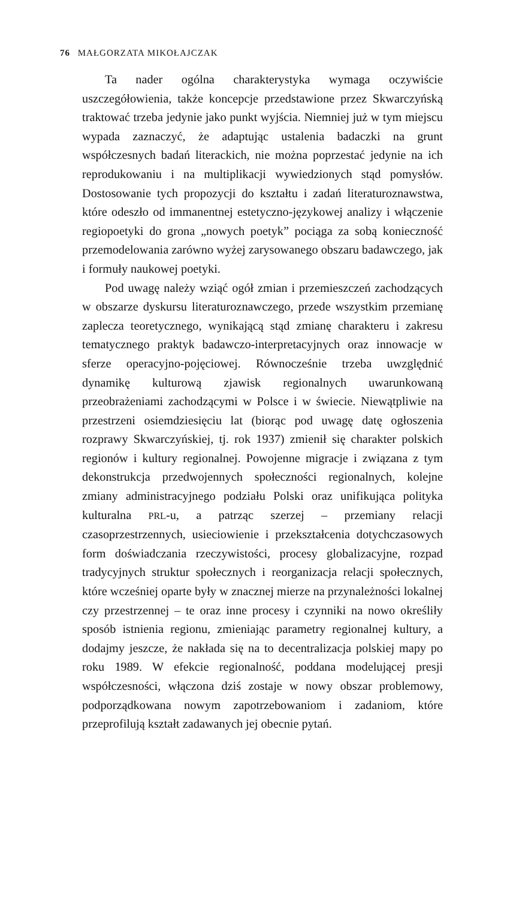76 MAŁGORZATA MIKOŁAJCZAK
Ta nader ogólna charakterystyka wymaga oczywiście uszczegółowienia, także koncepcje przedstawione przez Skwarczyńską traktować trzeba jedynie jako punkt wyjścia. Niemniej już w tym miejscu wypada zaznaczyć, że adaptując ustalenia badaczki na grunt współczesnych badań literackich, nie można poprzestać jedynie na ich reprodukowaniu i na multiplikacji wywiedzionych stąd pomysłów. Dostosowanie tych propozycji do kształtu i zadań literaturoznawstwa, które odeszło od immanentnej estetyczno-językowej analizy i włączenie regiopoetyki do grona „nowych poetyk” pociąga za sobą konieczność przemodelowania zarówno wyżej zarysowanego obszaru badawczego, jak i formuły naukowej poetyki.
Pod uwagę należy wziąć ogół zmian i przemieszczeń zachodzących w obszarze dyskursu literaturoznawczego, przede wszystkim przemianę zaplecza teoretycznego, wynikającą stąd zmianę charakteru i zakresu tematycznego praktyk badawczo-interpretacyjnych oraz innowacje w sferze operacyjno-pojęciowej. Równocześnie trzeba uwzględnić dynamikę kulturową zjawisk regionalnych uwarunkowaną przeobrażeniami zachodzącymi w Polsce i w świecie. Niewątpliwie na przestrzeni osiemdziesięciu lat (biorąc pod uwagę datę ogłoszenia rozprawy Skwarczyńskiej, tj. rok 1937) zmienił się charakter polskich regionów i kultury regionalnej. Powojenne migracje i związana z tym dekonstrukcja przedwojennych społeczności regionalnych, kolejne zmiany administracyjnego podziału Polski oraz unifikująca polityka kulturalna PRL-u, a patrząc szerzej – przemiany relacji czasoprzestrzennych, usieciowienie i przekształcenia dotychczasowych form doświadczania rzeczywistości, procesy globalizacyjne, rozpad tradycyjnych struktur społecznych i reorganizacja relacji społecznych, które wcześniej oparte były w znacznej mierze na przynależności lokalnej czy przestrzennej – te oraz inne procesy i czynniki na nowo określiły sposób istnienia regionu, zmieniając parametry regionalnej kultury, a dodajmy jeszcze, że nakłada się na to decentralizacja polskiej mapy po roku 1989. W efekcie regionalność, poddana modelującej presji współczesności, włączona dziś zostaje w nowy obszar problemowy, podporządkowana nowym zapotrzebowaniom i zadaniom, które przeprofilują kształt zadawanych jej obecnie pytań.